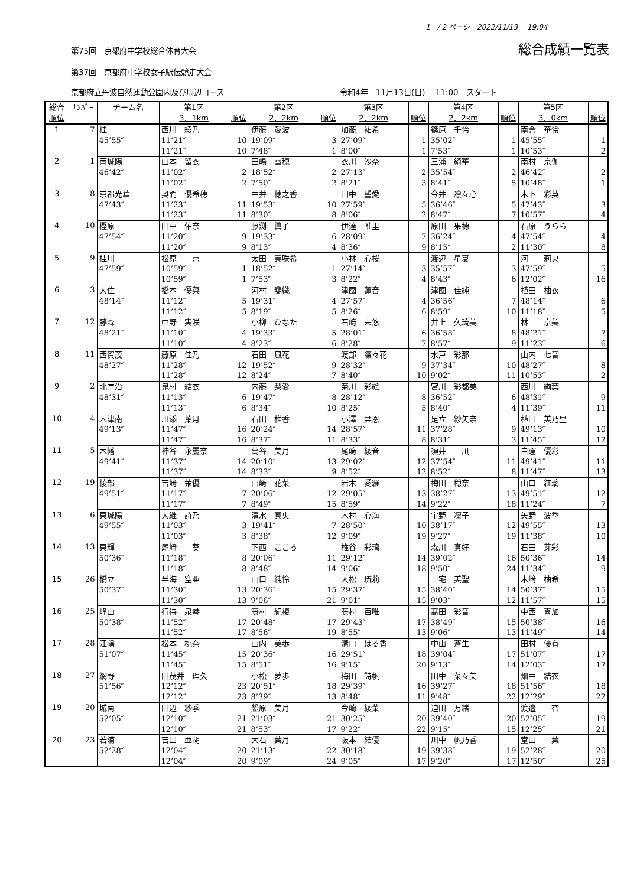1　/ 2 ページ　2022/11/13　 19:04
第75回　京都府中学校総合体育大会 総合成績一覧表
第37回　京都府中学校女子駅伝競走大会
京都府立丹波自然運動公園内及び周辺コース 令和4年　11月13日(日)　 11:00　スタート
| 総合 | ﾅﾝﾊﾞｰ | チーム名 | 第1区 | | 第2区 | | 第3区 | | 第4区 | | 第5区 | |
| --- | --- | --- | --- | --- | --- | --- | --- | --- | --- | --- | --- | --- |
| 順位 | | | 3．1km | 順位 | 2．2km | 順位 | 2．2km | 順位 | 2．2km | 順位 | 3．0km | 順位 |
| 1 | 7 | 桂 | 西川 綾乃 | | 伊藤 愛波 | | 加藤 祐希 | | 篠原 千怜 | | 南舎 華怜 | |
| | | 45’55″ | 11’21″ | 10 | 19’09″ | 3 | 27’09″ | 1 | 35’02″ | 1 | 45’55″ | 1 |
| | | | 11’21″ | 10 | 7’48″ | 1 | 8’00″ | 1 | 7’53″ | 1 | 10’53″ | 2 |
| 2 | 1 | 南城陽 | 山本 留衣 | | 田嶋 雪穂 | | 衣川 沙奈 | | 三浦 綺華 | | 南村 京伽 | |
| | | 46’42″ | 11’02″ | 2 | 18’52″ | 2 | 27’13″ | 2 | 35’54″ | 2 | 46’42″ | 2 |
| | | | 11’02″ | 2 | 7’50″ | 2 | 8’21″ | 3 | 8’41″ | 5 | 10’48″ | 1 |
| 3 | 8 | 京都光華 | 奥間 優希穂 | | 中井 穂之香 | | 田中 望愛 | | 今井 凛々心 | | 木下 彩英 | |
| | | 47’43″ | 11’23″ | 11 | 19’53″ | 10 | 27’59″ | 5 | 36’46″ | 5 | 47’43″ | 3 |
| | | | 11’23″ | 11 | 8’30″ | 8 | 8’06″ | 2 | 8’47″ | 7 | 10’57″ | 4 |
| 4 | 10 | 樫原 | 田中 佑奈 | | 藤渕 眞子 | | 伊達 唯里 | | 原田 果穂 | | 石原 うらら | |
| | | 47’54″ | 11’20″ | 9 | 19’33″ | 6 | 28’09″ | 7 | 36’24″ | 4 | 47’54″ | 4 |
| | | | 11’20″ | 9 | 8’13″ | 4 | 8’36″ | 9 | 8’15″ | 2 | 11’30″ | 8 |
| 5 | 9 | 桂川 | 松原 京 | | 太田 実咲希 | | 小林 心桜 | | 渡辺 星夏 | | 河 莉央 | |
| | | 47’59″ | 10’59″ | 1 | 18’52″ | 1 | 27’14″ | 3 | 35’57″ | 3 | 47’59″ | 5 |
| | | | 10’59″ | 1 | 7’53″ | 3 | 8’22″ | 4 | 8’43″ | 6 | 12’02″ | 16 |
| 6 | 3 | 大住 | 橋本 優菜 | | 河村 斐織 | | 津國 蓮音 | | 津國 佳純 | | 植田 柚衣 | |
| | | 48’14″ | 11’12″ | 5 | 19’31″ | 4 | 27’57″ | 4 | 36’56″ | 7 | 48’14″ | 6 |
| | | | 11’12″ | 5 | 8’19″ | 5 | 8’26″ | 6 | 8’59″ | 10 | 11’18″ | 5 |
| 7 | 12 | 藤森 | 中野 実咲 | | 小柳 ひなた | | 石﨑 未悠 | | 井上 久琉美 | | 林 京美 | |
| | | 48’21″ | 11’10″ | 4 | 19’33″ | 5 | 28’01″ | 6 | 36’58″ | 8 | 48’21″ | 7 |
| | | | 11’10″ | 4 | 8’23″ | 6 | 8’28″ | 7 | 8’57″ | 9 | 11’23″ | 6 |
| 8 | 11 | 西賀茂 | 藤原 佳乃 | | 石田 風花 | | 渡部 凜々花 | | 水戸 彩那 | | 山内 七音 | |
| | | 48’27″ | 11’28″ | 12 | 19’52″ | 9 | 28’32″ | 9 | 37’34″ | 10 | 48’27″ | 8 |
| | | | 11’28″ | 12 | 8’24″ | 7 | 8’40″ | 10 | 9’02″ | 11 | 10’53″ | 2 |
| 9 | 2 | 北宇治 | 鬼村 結衣 | | 内藤 梨愛 | | 菊川 彩絵 | | 宮川 彩都美 | | 西川 絢葉 | |
| | | 48’31″ | 11’13″ | 6 | 19’47″ | 8 | 28’12″ | 8 | 36’52″ | 6 | 48’31″ | 9 |
| | | | 11’13″ | 6 | 8’34″ | 10 | 8’25″ | 5 | 8’40″ | 4 | 11’39″ | 11 |
| 10 | 4 | 木津南 | 川添 葉月 | | 石田 椎香 | | 小澤 栞恩 | | 足立 紗矢奈 | | 植田 美乃里 | |
| | | 49’13″ | 11’47″ | 16 | 20’24″ | 14 | 28’57″ | 11 | 37’28″ | 9 | 49’13″ | 10 |
| | | | 11’47″ | 16 | 8’37″ | 11 | 8’33″ | 8 | 8’31″ | 3 | 11’45″ | 12 |
| 11 | 5 | 木幡 | 神谷 永麗奈 | | 萬谷 美月 | | 尾﨑 綾音 | | 須井 凪 | | 白窪 優彩 | |
| | | 49’41″ | 11’37″ | 14 | 20’10″ | 13 | 29’02″ | 12 | 37’54″ | 11 | 49’41″ | 11 |
| | | | 11’37″ | 14 | 8’33″ | 9 | 8’52″ | 12 | 8’52″ | 8 | 11’47″ | 13 |
| 12 | 19 | 綾部 | 吉﨑 茉優 | | 山﨑 花菜 | | 岩木 愛羅 | | 梅田 穏奈 | | 山口 紅璃 | |
| | | 49’51″ | 11’17″ | 7 | 20’06″ | 12 | 29’05″ | 13 | 38’27″ | 13 | 49’51″ | 12 |
| | | | 11’17″ | 7 | 8’49″ | 15 | 8’59″ | 14 | 9’22″ | 18 | 11’24″ | 7 |
| 13 | 6 | 東城陽 | 大継 詩乃 | | 清水 真央 | | 木村 心海 | | 宇野 凜子 | | 矢野 波季 | |
| | | 49’55″ | 11’03″ | 3 | 19’41″ | 7 | 28’50″ | 10 | 38’17″ | 12 | 49’55″ | 13 |
| | | | 11’03″ | 3 | 8’38″ | 12 | 9’09″ | 19 | 9’27″ | 19 | 11’38″ | 10 |
| 14 | 13 | 東輝 | 尾﨑 葵 | | 下西 こころ | | 椎谷 彩璃 | | 森川 真好 | | 石田 芽彩 | |
| | | 50’36″ | 11’18″ | 8 | 20’06″ | 11 | 29’12″ | 14 | 39’02″ | 16 | 50’36″ | 14 |
| | | | 11’18″ | 8 | 8’48″ | 14 | 9’06″ | 18 | 9’50″ | 24 | 11’34″ | 9 |
| 15 | 26 | 橋立 | 半海 空亜 | | 山口 純怜 | | 大松 琉莉 | | 三宅 美聖 | | 木﨑 柚希 | |
| | | 50’37″ | 11’30″ | 13 | 20’36″ | 15 | 29’37″ | 15 | 38’40″ | 14 | 50’37″ | 15 |
| | | | 11’30″ | 13 | 9’06″ | 21 | 9’01″ | 15 | 9’03″ | 12 | 11’57″ | 15 |
| 16 | 25 | 峰山 | 行待 泉琴 | | 藤村 紀榎 | | 藤村 百唯 | | 髙田 彩音 | | 中西 喜加 | |
| | | 50’38″ | 11’52″ | 17 | 20’48″ | 17 | 29’43″ | 17 | 38’49″ | 15 | 50’38″ | 16 |
| | | | 11’52″ | 17 | 8’56″ | 19 | 8’55″ | 13 | 9’06″ | 13 | 11’49″ | 14 |
| 17 | 28 | 江陽 | 松本 桃奈 | | 山内 美歩 | | 溝口 はる香 | | 中山 蒼生 | | 田村 優有 | |
| | | 51’07″ | 11’45″ | 15 | 20’36″ | 16 | 29’51″ | 18 | 39’04″ | 17 | 51’07″ | 17 |
| | | | 11’45″ | 15 | 8’51″ | 16 | 9’15″ | 20 | 9’13″ | 14 | 12’03″ | 17 |
| 18 | 27 | 網野 | 田茂井 理久 | | 小松 夢歩 | | 梅田 詩帆 | | 田中 菜々美 | | 畑中 結衣 | |
| | | 51’56″ | 12’12″ | 23 | 20’51″ | 18 | 29’39″ | 16 | 39’27″ | 18 | 51’56″ | 18 |
| | | | 12’12″ | 23 | 8’39″ | 13 | 8’48″ | 11 | 9’48″ | 22 | 12’29″ | 22 |
| 19 | 20 | 城南 | 田辺 紗季 | | 舩原 美月 | | 今崎 綾菜 | | 迫田 万緒 | | 渡邉 杏 | |
| | | 52’05″ | 12’10″ | 21 | 21’03″ | 21 | 30’25″ | 20 | 39’40″ | 20 | 52’05″ | 19 |
| | | | 12’10″ | 21 | 8’53″ | 17 | 9’22″ | 22 | 9’15″ | 15 | 12’25″ | 21 |
| 20 | 23 | 若浦 | 吉田 亜胡 | | 大石 葉月 | | 阪本 結優 | | 川中 帆乃香 | | 堂田 一葉 | |
| | | 52’28″ | 12’04″ | 20 | 21’13″ | 22 | 30’18″ | 19 | 39’38″ | 19 | 52’28″ | 20 |
| | | | 12’04″ | 20 | 9’09″ | 24 | 9’05″ | 17 | 9’20″ | 17 | 12’50″ | 25 |